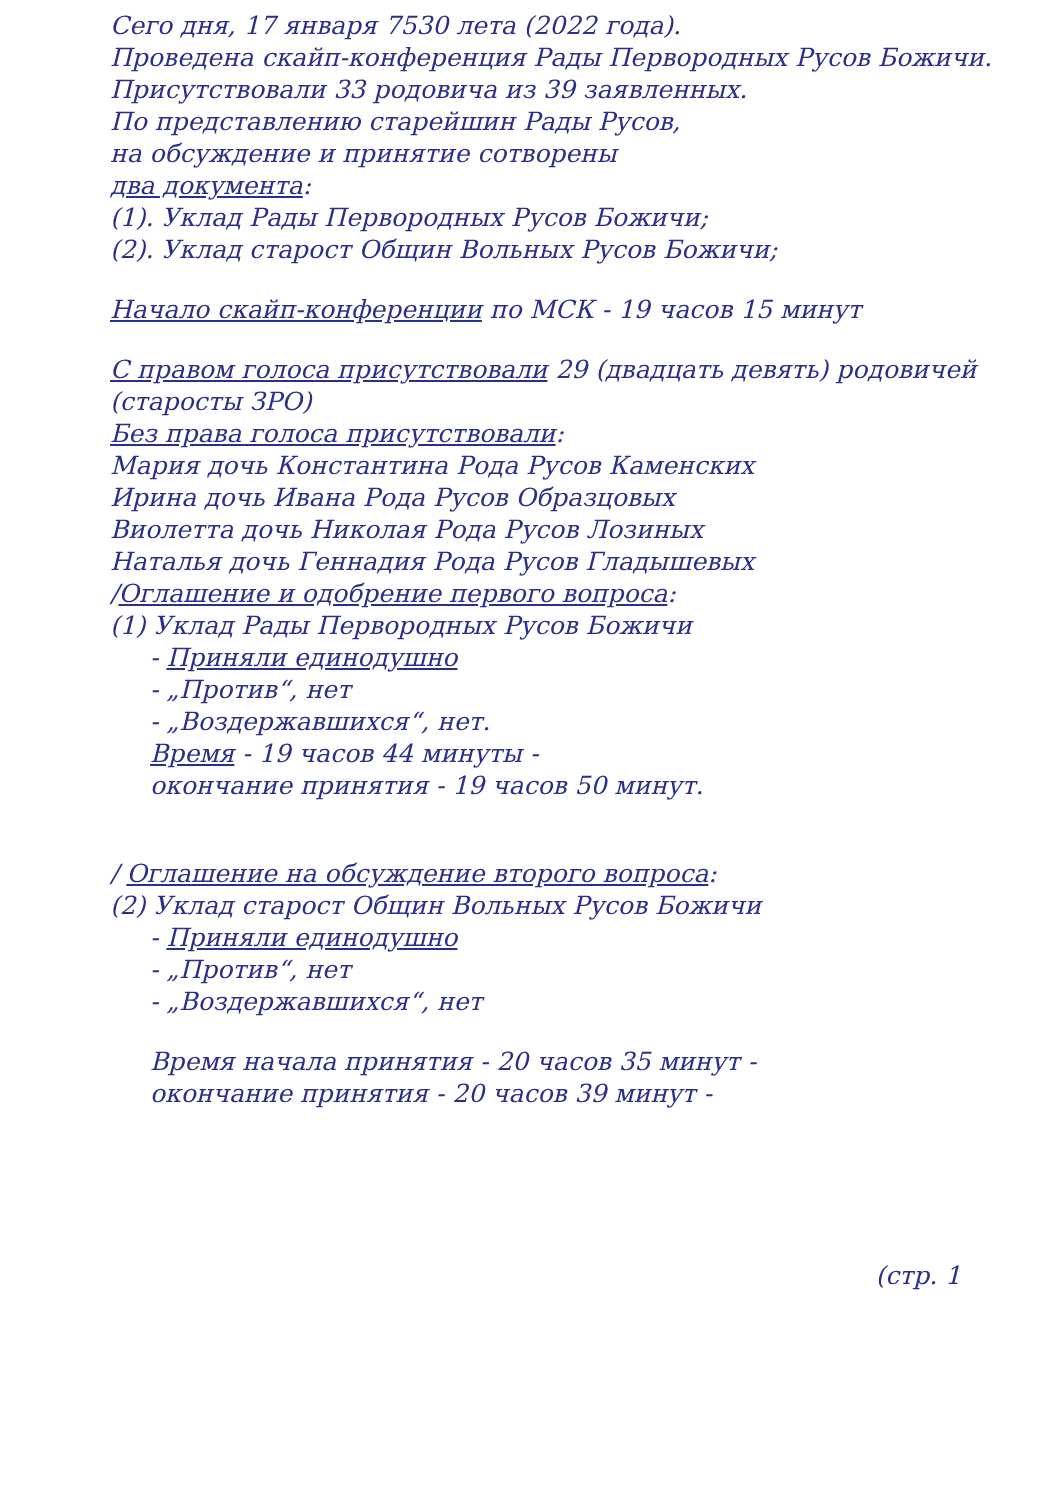Сего дня, 17 января 7530 лета (2022 года).
Проведена скайп-конференция Рады Первородных Русов Божичи.
Присутствовали 33 родовича из 39 заявленных.
По представлению старейшин Рады Русов,
на обсуждение и принятие сотворены
два документа:
(1). Уклад Рады Первородных Русов Божичи;
(2). Уклад старост Общин Вольных Русов Божичи;
Начало скайп-конференции по МСК - 19 часов 15 минут
С правом голоса присутствовали 29 (двадцать девять) родовичей (старосты ЗРО)
Без права голоса присутствовали:
Мария дочь Константина Рода Русов Каменских
Ирина дочь Ивана Рода Русов Образцовых
Виолетта дочь Николая Рода Русов Лозиных
Наталья дочь Геннадия Рода Русов Гладышевых
/Оглашение и одобрение первого вопроса:
(1) Уклад Рады Первородных Русов Божичи
- Приняли единодушно
- „Против“, нет
- „Воздержавшихся“, нет.
Время - 19 часов 44 минуты -
окончание принятия - 19 часов 50 минут.
/ Оглашение на обсуждение второго вопроса:
(2) Уклад старост Общин Вольных Русов Божичи
- Приняли единодушно
- „Против“, нет
- „Воздержавшихся“, нет
Время начала принятия - 20 часов 35 минут -
окончание принятия - 20 часов 39 минут -
(стр. 1